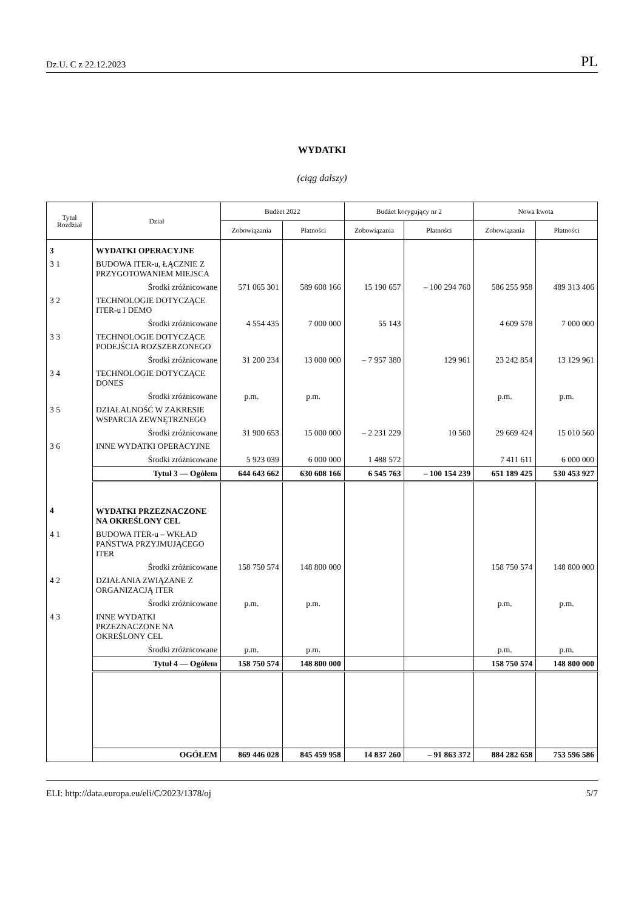Dz.U. C z 22.12.2023 PL
WYDATKI
(ciąg dalszy)
| Tytuł Rozdział | Dział | Budżet 2022 | | Budżet korygujący nr 2 | | Nowa kwota | |
| --- | --- | --- | --- | --- | --- | --- | --- |
| | | Zobowiązania | Płatności | Zobowiązania | Płatności | Zobowiązania | Płatności |
| 3 | WYDATKI OPERACYJNE | | | | | | |
| 3 1 | BUDOWA ITER-u, ŁĄCZNIE Z PRZYGOTOWANIEM MIEJSCA | | | | | | |
| | Środki zróżnicowane | 571 065 301 | 589 608 166 | 15 190 657 | – 100 294 760 | 586 255 958 | 489 313 406 |
| 3 2 | TECHNOLOGIE DOTYCZĄCE ITER-u I DEMO | | | | | | |
| | Środki zróżnicowane | 4 554 435 | 7 000 000 | 55 143 | | 4 609 578 | 7 000 000 |
| 3 3 | TECHNOLOGIE DOTYCZĄCE PODEJŚCIA ROZSZERZONEGO | | | | | | |
| | Środki zróżnicowane | 31 200 234 | 13 000 000 | – 7 957 380 | 129 961 | 23 242 854 | 13 129 961 |
| 3 4 | TECHNOLOGIE DOTYCZĄCE DONES | | | | | | |
| | Środki zróżnicowane | p.m. | p.m. | | | p.m. | p.m. |
| 3 5 | DZIAŁALNOŚĆ W ZAKRESIE WSPARCIA ZEWNĘTRZNEGO | | | | | | |
| | Środki zróżnicowane | 31 900 653 | 15 000 000 | – 2 231 229 | 10 560 | 29 669 424 | 15 010 560 |
| 3 6 | INNE WYDATKI OPERACYJNE | | | | | | |
| | Środki zróżnicowane | 5 923 039 | 6 000 000 | 1 488 572 | | 7 411 611 | 6 000 000 |
| | Tytuł 3 — Ogółem | 644 643 662 | 630 608 166 | 6 545 763 | – 100 154 239 | 651 189 425 | 530 453 927 |
| 4 | WYDATKI PRZEZNACZONE NA OKREŚLONY CEL | | | | | | |
| 4 1 | BUDOWA ITER-u – WKŁAD PAŃSTWA PRZYJMUJĄCEGO ITER | | | | | | |
| | Środki zróżnicowane | 158 750 574 | 148 800 000 | | | 158 750 574 | 148 800 000 |
| 4 2 | DZIAŁANIA ZWIĄZANE Z ORGANIZACJĄ ITER | | | | | | |
| | Środki zróżnicowane | p.m. | p.m. | | | p.m. | p.m. |
| 4 3 | INNE WYDATKI PRZEZNACZONE NA OKREŚLONY CEL | | | | | | |
| | Środki zróżnicowane | p.m. | p.m. | | | p.m. | p.m. |
| | Tytuł 4 — Ogółem | 158 750 574 | 148 800 000 | | | 158 750 574 | 148 800 000 |
| | OGÓŁEM | 869 446 028 | 845 459 958 | 14 837 260 | – 91 863 372 | 884 282 658 | 753 596 586 |
ELI: http://data.europa.eu/eli/C/2023/1378/oj 5/7